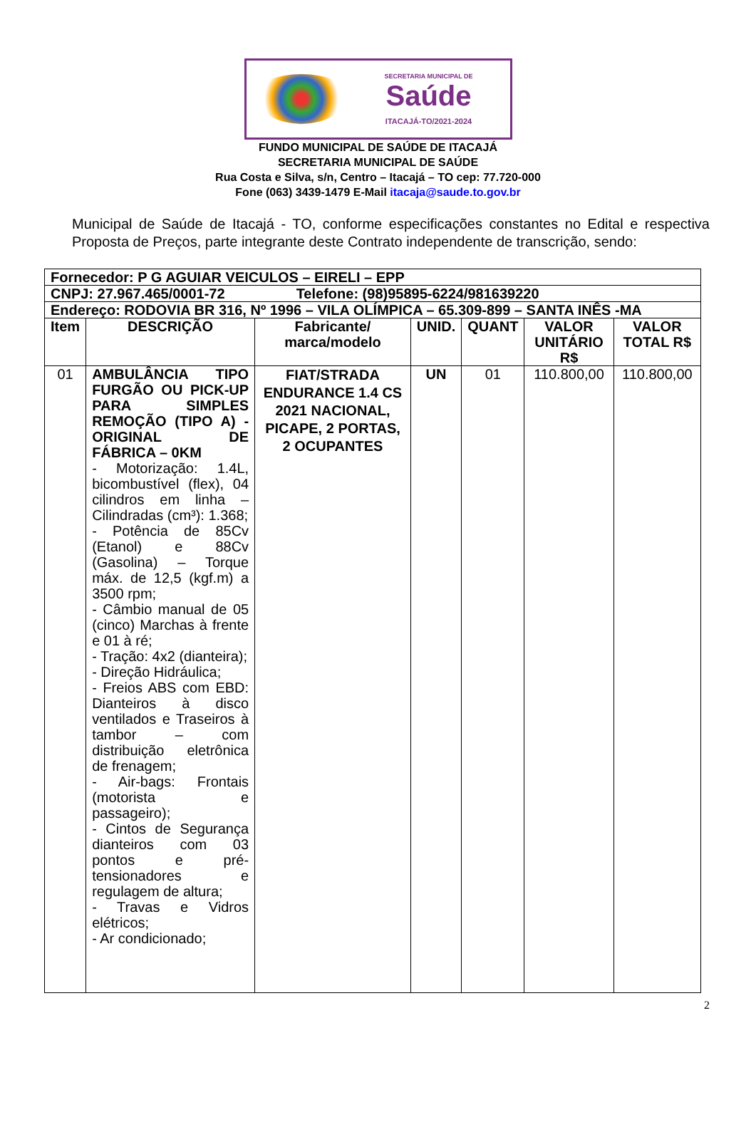SECRETARIA MUNICIPAL DE
Saúde
ITACAJÁ-TO/2021-2024
FUNDO MUNICIPAL DE SAÚDE DE ITACAJÁ
SECRETARIA MUNICIPAL DE SAÚDE
Rua Costa e Silva, s/n, Centro – Itacajá – TO cep: 77.720-000
Fone (063) 3439-1479 E-Mail itacaja@saude.to.gov.br
Municipal de Saúde de Itacajá - TO, conforme especificações constantes no Edital e respectiva Proposta de Preços, parte integrante deste Contrato independente de transcrição, sendo:
| Fornecedor: P G AGUIAR VEICULOS – EIRELI – EPP | | | | | | |
| CNPJ: 27.967.465/0001-72 Telefone: (98)95895-6224/981639220 | | | | | | |
| Endereço: RODOVIA BR 316, Nº 1996 – VILA OLÍMPICA – 65.309-899 – SANTA INÊS -MA | | | | | | |
| Item | DESCRIÇÃO | Fabricante/ marca/modelo | UNID. | QUANT | VALOR UNITÁRIO R$ | VALOR TOTAL R$ |
| 01 | AMBULÂNCIA TIPO FURGÃO OU PICK-UP PARA SIMPLES REMOÇÃO (TIPO A) - ORIGINAL DE FÁBRICA – 0KM - Motorização: 1.4L, bicombustível (flex), 04 cilindros em linha – Cilindradas (cm³): 1.368; - Potência de 85Cv (Etanol) e 88Cv (Gasolina) – Torque máx. de 12,5 (kgf.m) a 3500 rpm; - Câmbio manual de 05 (cinco) Marchas à frente e 01 à ré; - Tração: 4x2 (dianteira); - Direção Hidráulica; - Freios ABS com EBD: Dianteiros à disco ventilados e Traseiros à tambor – com distribuição eletrônica de frenagem; - Air-bags: Frontais (motorista e passageiro); - Cintos de Segurança dianteiros com 03 pontos e pré-tensionadores e regulagem de altura; - Travas e Vidros elétricos; - Ar condicionado; | FIAT/STRADA ENDURANCE 1.4 CS 2021 NACIONAL, PICAPE, 2 PORTAS, 2 OCUPANTES | UN | 01 | 110.800,00 | 110.800,00 |
2